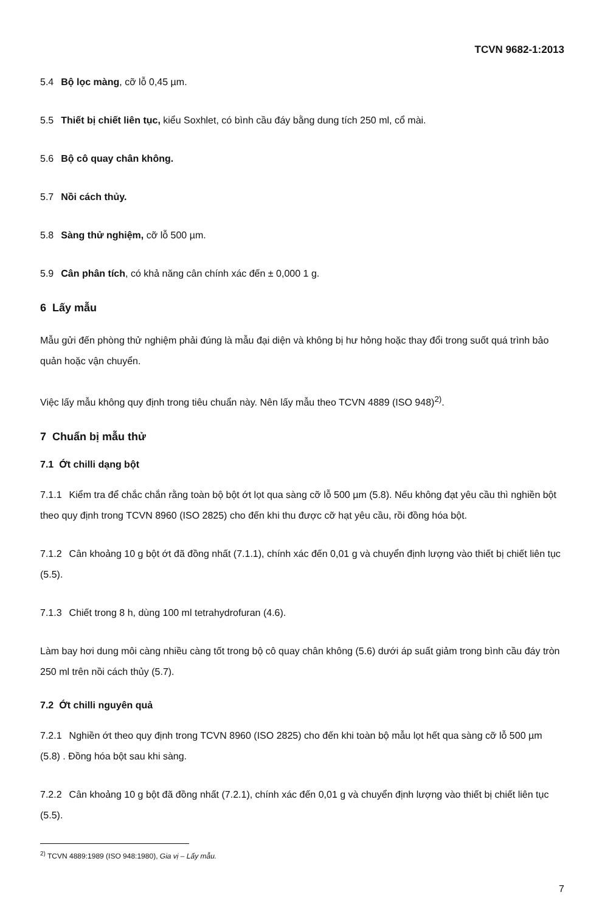TCVN 9682-1:2013
5.4 Bộ lọc màng, cỡ lỗ 0,45 µm.
5.5 Thiết bị chiết liên tục, kiểu Soxhlet, có bình cầu đáy bằng dung tích 250 ml, cổ mài.
5.6 Bộ cô quay chân không.
5.7 Nồi cách thủy.
5.8 Sàng thử nghiệm, cỡ lỗ 500 µm.
5.9 Cân phân tích, có khả năng cân chính xác đến ± 0,000 1 g.
6 Lấy mẫu
Mẫu gửi đến phòng thử nghiệm phải đúng là mẫu đại diện và không bị hư hỏng hoặc thay đổi trong suốt quá trình bảo quản hoặc vận chuyển.
Việc lấy mẫu không quy định trong tiêu chuẩn này. Nên lấy mẫu theo TCVN 4889 (ISO 948)<sup>2)</sup>.
7 Chuẩn bị mẫu thử
7.1 Ớt chilli dạng bột
7.1.1 Kiểm tra để chắc chắn rằng toàn bộ bột ớt lọt qua sàng cỡ lỗ 500 µm (5.8). Nếu không đạt yêu cầu thì nghiền bột theo quy định trong TCVN 8960 (ISO 2825) cho đến khi thu được cỡ hạt yêu cầu, rồi đồng hóa bột.
7.1.2 Cân khoảng 10 g bột ớt đã đồng nhất (7.1.1), chính xác đến 0,01 g và chuyển định lượng vào thiết bị chiết liên tục (5.5).
7.1.3 Chiết trong 8 h, dùng 100 ml tetrahydrofuran (4.6).
Làm bay hơi dung môi càng nhiều càng tốt trong bộ cô quay chân không (5.6) dưới áp suất giảm trong bình cầu đáy tròn 250 ml trên nồi cách thủy (5.7).
7.2 Ớt chilli nguyên quả
7.2.1 Nghiền ớt theo quy định trong TCVN 8960 (ISO 2825) cho đến khi toàn bộ mẫu lọt hết qua sàng cỡ lỗ 500 µm (5.8) . Đồng hóa bột sau khi sàng.
7.2.2 Cân khoảng 10 g bột đã đồng nhất (7.2.1), chính xác đến 0,01 g và chuyển định lượng vào thiết bị chiết liên tục (5.5).
<sup>2)</sup> TCVN 4889:1989 (ISO 948:1980), Gia vị – Lấy mẫu.
7